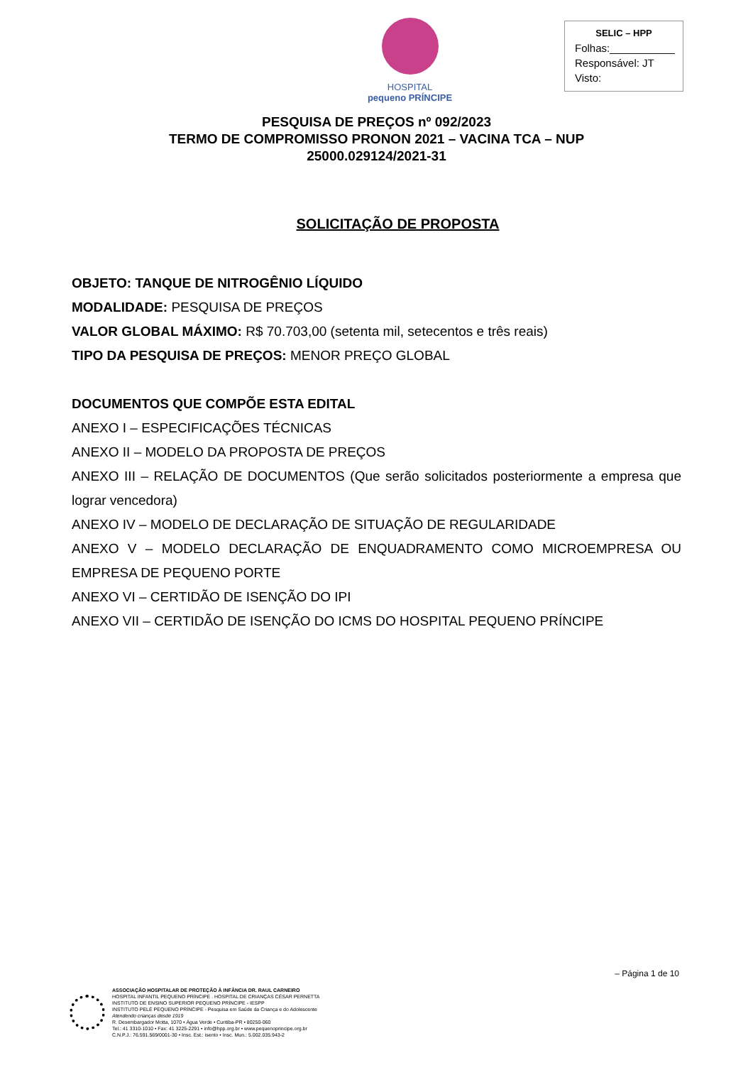HOSPITAL
pequeno PRÍNCIPE
SELIC – HPP
Folhas:___________
Responsável: JT
Visto:
PESQUISA DE PREÇOS nº 092/2023
TERMO DE COMPROMISSO PRONON 2021 – VACINA TCA – NUP 25000.029124/2021-31
SOLICITAÇÃO DE PROPOSTA
OBJETO: TANQUE DE NITROGÊNIO LÍQUIDO
MODALIDADE: PESQUISA DE PREÇOS
VALOR GLOBAL MÁXIMO: R$ 70.703,00 (setenta mil, setecentos e três reais)
TIPO DA PESQUISA DE PREÇOS: MENOR PREÇO GLOBAL
DOCUMENTOS QUE COMPÕE ESTA EDITAL
ANEXO I – ESPECIFICAÇÕES TÉCNICAS
ANEXO II – MODELO DA PROPOSTA DE PREÇOS
ANEXO III – RELAÇÃO DE DOCUMENTOS (Que serão solicitados posteriormente a empresa que lograr vencedora)
ANEXO IV – MODELO DE DECLARAÇÃO DE SITUAÇÃO DE REGULARIDADE
ANEXO V – MODELO DECLARAÇÃO DE ENQUADRAMENTO COMO MICROEMPRESA OU EMPRESA DE PEQUENO PORTE
ANEXO VI – CERTIDÃO DE ISENÇÃO DO IPI
ANEXO VII – CERTIDÃO DE ISENÇÃO DO ICMS DO HOSPITAL PEQUENO PRÍNCIPE
– Página 1 de 10
ASSOCIAÇÃO HOSPITALAR DE PROTEÇÃO À INFÂNCIA DR. RAUL CARNEIRO
HOSPITAL INFANTIL PEQUENO PRÍNCIPE . HOSPITAL DE CRIANÇAS CÉSAR PERNETTA
INSTITUTO DE ENSINO SUPERIOR PEQUENO PRÍNCIPE - IESPP
INSTITUTO PELÉ PEQUENO PRÍNCIPE - Pesquisa em Saúde da Criança e do Adolescente
Atendendo crianças desde 1919
R. Desembargador Motta, 1070 • Água Verde • Curitiba-PR • 80250-060
Tel.: 41 3310-1010 • Fax: 41 3225-2291 • info@hpp.org.br • www.pequenoprincipe.org.br
C.N.P.J.: 76.591.569/0001-30 • Insc. Est.: isento • Insc. Mun.: 5.002.035.943-2